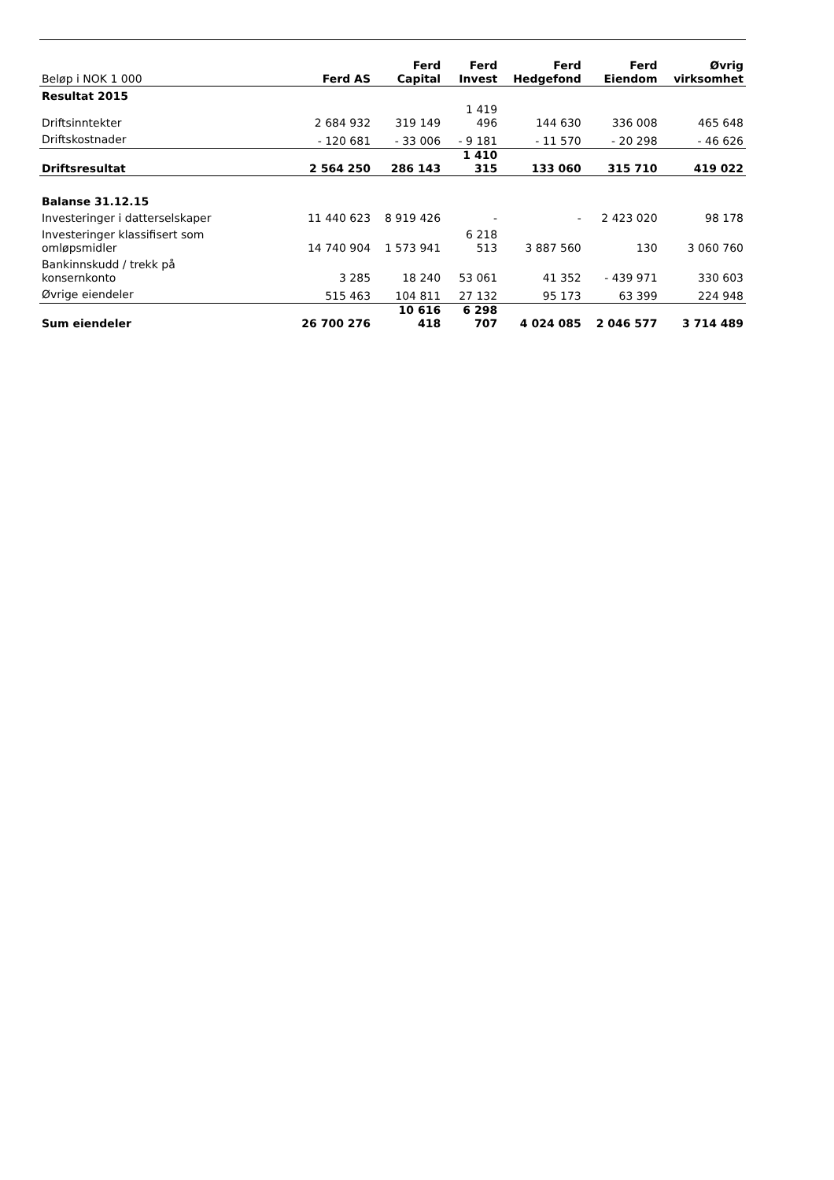| Beløp i NOK 1 000 | Ferd AS | Ferd Capital | Ferd Invest | Ferd Hedgefond | Ferd Eiendom | Øvrig virksomhet |
| --- | --- | --- | --- | --- | --- | --- |
| Resultat 2015 | | | | | | |
| Driftsinntekter | 2 684 932 | 319 149 | 1 419 496 | 144 630 | 336 008 | 465 648 |
| Driftskostnader | - 120 681 | - 33 006 | - 9 181 | - 11 570 | - 20 298 | - 46 626 |
| Driftsresultat | 2 564 250 | 286 143 | 1 410 315 | 133 060 | 315 710 | 419 022 |
| Balanse 31.12.15 | | | | | | |
| Investeringer i datterselskaper | 11 440 623 | 8 919 426 | - | - | 2 423 020 | 98 178 |
| Investeringer klassifisert som omløpsmidler | 14 740 904 | 1 573 941 | 6 218 513 | 3 887 560 | 130 | 3 060 760 |
| Bankinnskudd / trekk på konsernkonto | 3 285 | 18 240 | 53 061 | 41 352 | - 439 971 | 330 603 |
| Øvrige eiendeler | 515 463 | 104 811 | 27 132 | 95 173 | 63 399 | 224 948 |
| Sum eiendeler | 26 700 276 | 10 616 418 | 6 298 707 | 4 024 085 | 2 046 577 | 3 714 489 |